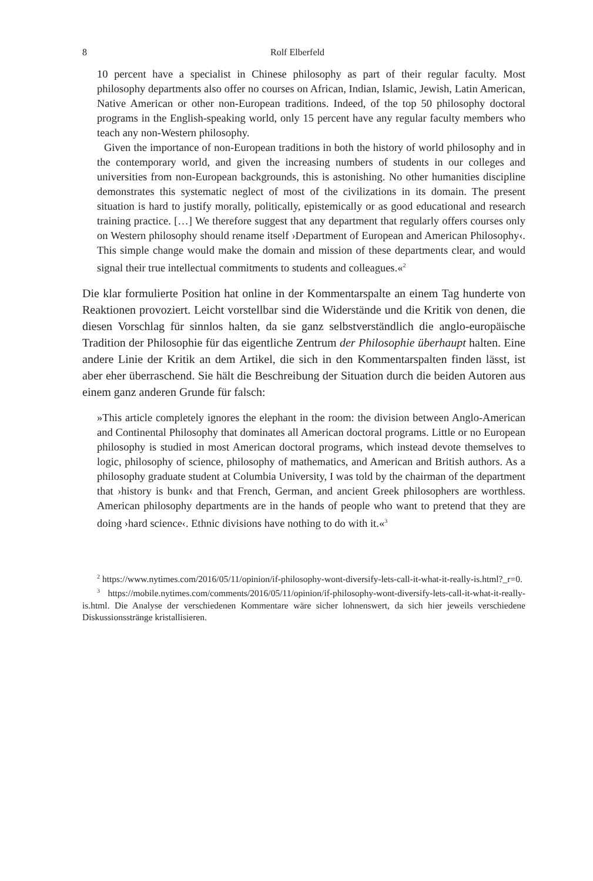8 Rolf Elberfeld
10 percent have a specialist in Chinese philosophy as part of their regular faculty. Most philosophy departments also offer no courses on African, Indian, Islamic, Jewish, Latin American, Native American or other non-European traditions. Indeed, of the top 50 philosophy doctoral programs in the English-speaking world, only 15 percent have any regular faculty members who teach any non-Western philosophy.
Given the importance of non-European traditions in both the history of world philosophy and in the contemporary world, and given the increasing numbers of students in our colleges and universities from non-European backgrounds, this is astonishing. No other humanities discipline demonstrates this systematic neglect of most of the civilizations in its domain. The present situation is hard to justify morally, politically, epistemically or as good educational and research training practice. […] We therefore suggest that any department that regularly offers courses only on Western philosophy should rename itself ›Department of European and American Philosophy‹. This simple change would make the domain and mission of these departments clear, and would signal their true intellectual commitments to students and colleagues.«<sup>2</sup>
Die klar formulierte Position hat online in der Kommentarspalte an einem Tag hunderte von Reaktionen provoziert. Leicht vorstellbar sind die Widerstände und die Kritik von denen, die diesen Vorschlag für sinnlos halten, da sie ganz selbstverständlich die anglo-europäische Tradition der Philosophie für das eigentliche Zentrum der Philosophie überhaupt halten. Eine andere Linie der Kritik an dem Artikel, die sich in den Kommentarspalten finden lässt, ist aber eher überraschend. Sie hält die Beschreibung der Situation durch die beiden Autoren aus einem ganz anderen Grunde für falsch:
»This article completely ignores the elephant in the room: the division between Anglo-American and Continental Philosophy that dominates all American doctoral programs. Little or no European philosophy is studied in most American doctoral programs, which instead devote themselves to logic, philosophy of science, philosophy of mathematics, and American and British authors. As a philosophy graduate student at Columbia University, I was told by the chairman of the department that ›history is bunk‹ and that French, German, and ancient Greek philosophers are worthless. American philosophy departments are in the hands of people who want to pretend that they are doing ›hard science‹. Ethnic divisions have nothing to do with it.«<sup>3</sup>
<sup>2</sup> https://www.nytimes.com/2016/05/11/opinion/if-philosophy-wont-diversify-lets-call-it-what-it-really-is.html?_r=0.
<sup>3</sup> https://mobile.nytimes.com/comments/2016/05/11/opinion/if-philosophy-wont-diversify-lets-call-it-what-it-really-is.html. Die Analyse der verschiedenen Kommentare wäre sicher lohnenswert, da sich hier jeweils verschiedene Diskussionsstränge kristallisieren.